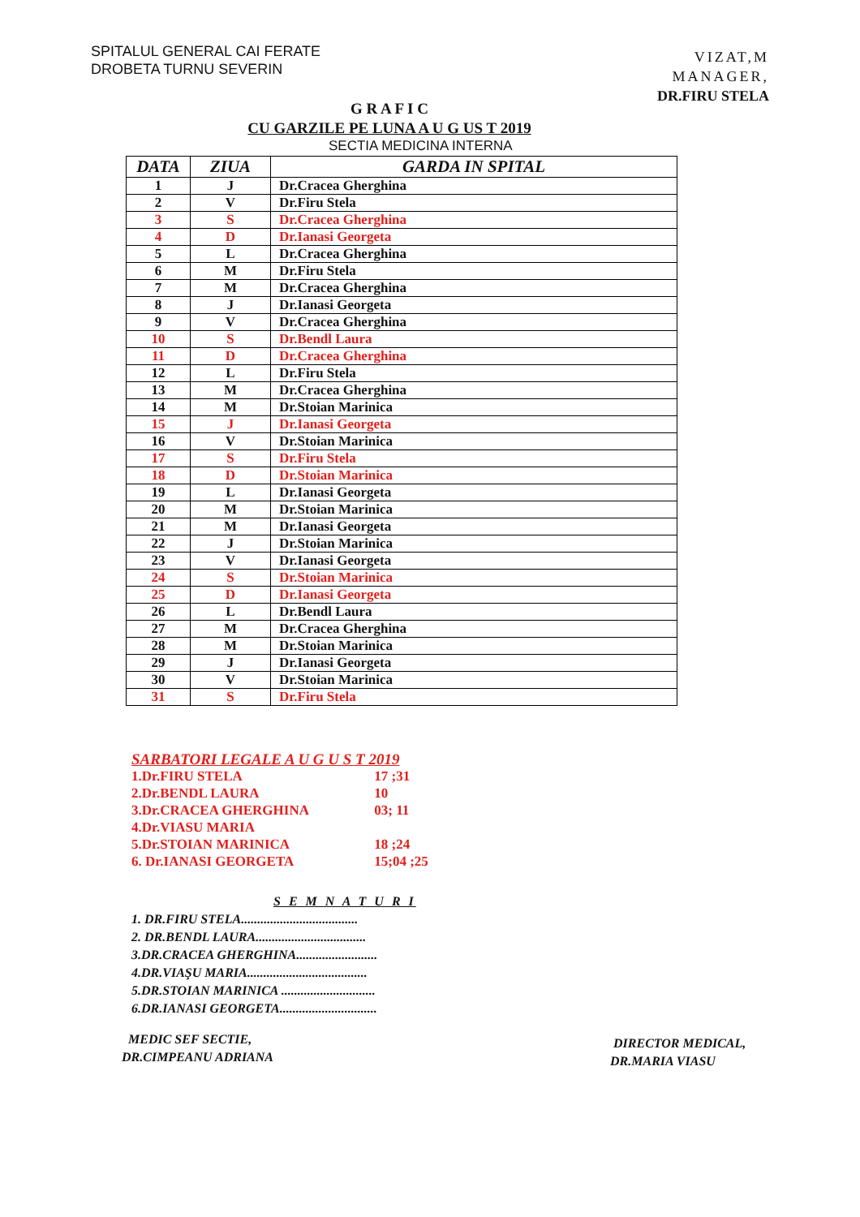SPITALUL GENERAL CAI FERATE
DROBETA TURNU SEVERIN
VIZAT,M
MANAGER,
DR.FIRU STELA
G R A F I C
CU GARZILE PE LUNA A U G US T 2019
SECTIA MEDICINA INTERNA
| DATA | ZIUA | GARDA IN SPITAL |
| --- | --- | --- |
| 1 | J | Dr.Cracea Gherghina |
| 2 | V | Dr.Firu Stela |
| 3 | S | Dr.Cracea Gherghina |
| 4 | D | Dr.Ianasi Georgeta |
| 5 | L | Dr.Cracea Gherghina |
| 6 | M | Dr.Firu Stela |
| 7 | M | Dr.Cracea Gherghina |
| 8 | J | Dr.Ianasi Georgeta |
| 9 | V | Dr.Cracea Gherghina |
| 10 | S | Dr.Bendl Laura |
| 11 | D | Dr.Cracea Gherghina |
| 12 | L | Dr.Firu Stela |
| 13 | M | Dr.Cracea Gherghina |
| 14 | M | Dr.Stoian Marinica |
| 15 | J | Dr.Ianasi Georgeta |
| 16 | V | Dr.Stoian Marinica |
| 17 | S | Dr.Firu Stela |
| 18 | D | Dr.Stoian Marinica |
| 19 | L | Dr.Ianasi Georgeta |
| 20 | M | Dr.Stoian Marinica |
| 21 | M | Dr.Ianasi Georgeta |
| 22 | J | Dr.Stoian Marinica |
| 23 | V | Dr.Ianasi Georgeta |
| 24 | S | Dr.Stoian Marinica |
| 25 | D | Dr.Ianasi Georgeta |
| 26 | L | Dr.Bendl Laura |
| 27 | M | Dr.Cracea Gherghina |
| 28 | M | Dr.Stoian Marinica |
| 29 | J | Dr.Ianasi Georgeta |
| 30 | V | Dr.Stoian Marinica |
| 31 | S | Dr.Firu Stela |
SARBATORI LEGALE A U G U S T 2019
1.Dr.FIRU STELA 17 ;31
2.Dr.BENDL LAURA 10
3.Dr.CRACEA GHERGHINA 03; 11
4.Dr.VIASU MARIA
5.Dr.STOIAN MARINICA 18 ;24
6. Dr.IANASI GEORGETA 15;04 ;25
S E M N A T U R I
1. DR.FIRU STELA....................................
2. DR.BENDL LAURA..................................
3.DR.CRACEA GHERGHINA.........................
4.DR.VIAŞU MARIA.....................................
5.DR.STOIAN MARINICA .............................
6.DR.IANASI GEORGETA..............................
MEDIC SEF SECTIE,
DR.CIMPEANU ADRIANA
DIRECTOR MEDICAL,
DR.MARIA VIASU